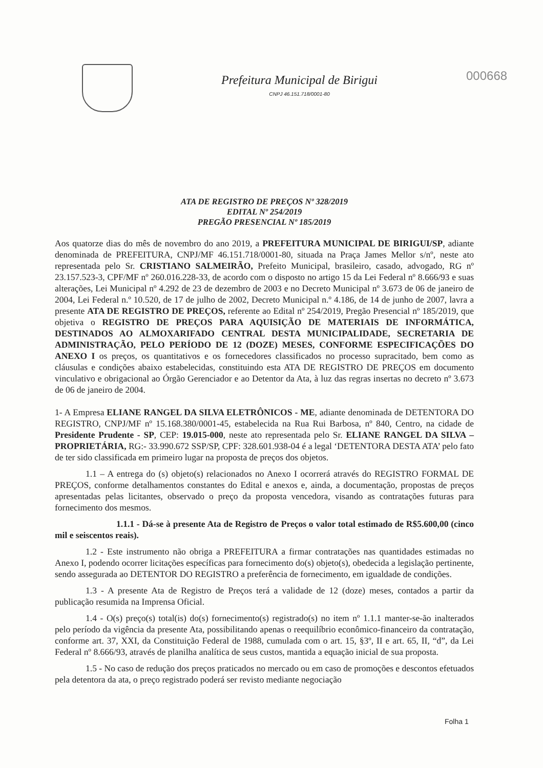Prefeitura Municipal de Birigui
CNPJ 46.151.718/0001-80
000668
ATA DE REGISTRO DE PREÇOS Nº 328/2019
EDITAL Nº 254/2019
PREGÃO PRESENCIAL Nº 185/2019
Aos quatorze dias do mês de novembro do ano 2019, a PREFEITURA MUNICIPAL DE BIRIGUI/SP, adiante denominada de PREFEITURA, CNPJ/MF 46.151.718/0001-80, situada na Praça James Mellor s/nº, neste ato representada pelo Sr. CRISTIANO SALMEIRÃO, Prefeito Municipal, brasileiro, casado, advogado, RG nº 23.157.523-3, CPF/MF nº 260.016.228-33, de acordo com o disposto no artigo 15 da Lei Federal nº 8.666/93 e suas alterações, Lei Municipal nº 4.292 de 23 de dezembro de 2003 e no Decreto Municipal nº 3.673 de 06 de janeiro de 2004, Lei Federal n.º 10.520, de 17 de julho de 2002, Decreto Municipal n.º 4.186, de 14 de junho de 2007, lavra a presente ATA DE REGISTRO DE PREÇOS, referente ao Edital nº 254/2019, Pregão Presencial nº 185/2019, que objetiva o REGISTRO DE PREÇOS PARA AQUISIÇÃO DE MATERIAIS DE INFORMÁTICA, DESTINADOS AO ALMOXARIFADO CENTRAL DESTA MUNICIPALIDADE, SECRETARIA DE ADMINISTRAÇÃO, PELO PERÍODO DE 12 (DOZE) MESES, CONFORME ESPECIFICAÇÕES DO ANEXO I os preços, os quantitativos e os fornecedores classificados no processo supracitado, bem como as cláusulas e condições abaixo estabelecidas, constituindo esta ATA DE REGISTRO DE PREÇOS em documento vinculativo e obrigacional ao Órgão Gerenciador e ao Detentor da Ata, à luz das regras insertas no decreto nº 3.673 de 06 de janeiro de 2004.
1- A Empresa ELIANE RANGEL DA SILVA ELETRÔNICOS - ME, adiante denominada de DETENTORA DO REGISTRO, CNPJ/MF nº 15.168.380/0001-45, estabelecida na Rua Rui Barbosa, nº 840, Centro, na cidade de Presidente Prudente - SP, CEP: 19.015-000, neste ato representada pelo Sr. ELIANE RANGEL DA SILVA – PROPRIETÁRIA, RG:- 33.990.672 SSP/SP, CPF: 328.601.938-04 é a legal ‘DETENTORA DESTA ATA’ pelo fato de ter sido classificada em primeiro lugar na proposta de preços dos objetos.
1.1 – A entrega do (s) objeto(s) relacionados no Anexo I ocorrerá através do REGISTRO FORMAL DE PREÇOS, conforme detalhamentos constantes do Edital e anexos e, ainda, a documentação, propostas de preços apresentadas pelas licitantes, observado o preço da proposta vencedora, visando as contratações futuras para fornecimento dos mesmos.
1.1.1 - Dá-se à presente Ata de Registro de Preços o valor total estimado de R$5.600,00 (cinco mil e seiscentos reais).
1.2 - Este instrumento não obriga a PREFEITURA a firmar contratações nas quantidades estimadas no Anexo I, podendo ocorrer licitações específicas para fornecimento do(s) objeto(s), obedecida a legislação pertinente, sendo assegurada ao DETENTOR DO REGISTRO a preferência de fornecimento, em igualdade de condições.
1.3 - A presente Ata de Registro de Preços terá a validade de 12 (doze) meses, contados a partir da publicação resumida na Imprensa Oficial.
1.4 - O(s) preço(s) total(is) do(s) fornecimento(s) registrado(s) no item nº 1.1.1 manter-se-ão inalterados pelo período da vigência da presente Ata, possibilitando apenas o reequilíbrio econômico-financeiro da contratação, conforme art. 37, XXI, da Constituição Federal de 1988, cumulada com o art. 15, §3º, II e art. 65, II, “d”, da Lei Federal nº 8.666/93, através de planilha analítica de seus custos, mantida a equação inicial de sua proposta.
1.5 - No caso de redução dos preços praticados no mercado ou em caso de promoções e descontos efetuados pela detentora da ata, o preço registrado poderá ser revisto mediante negociação
Folha 1